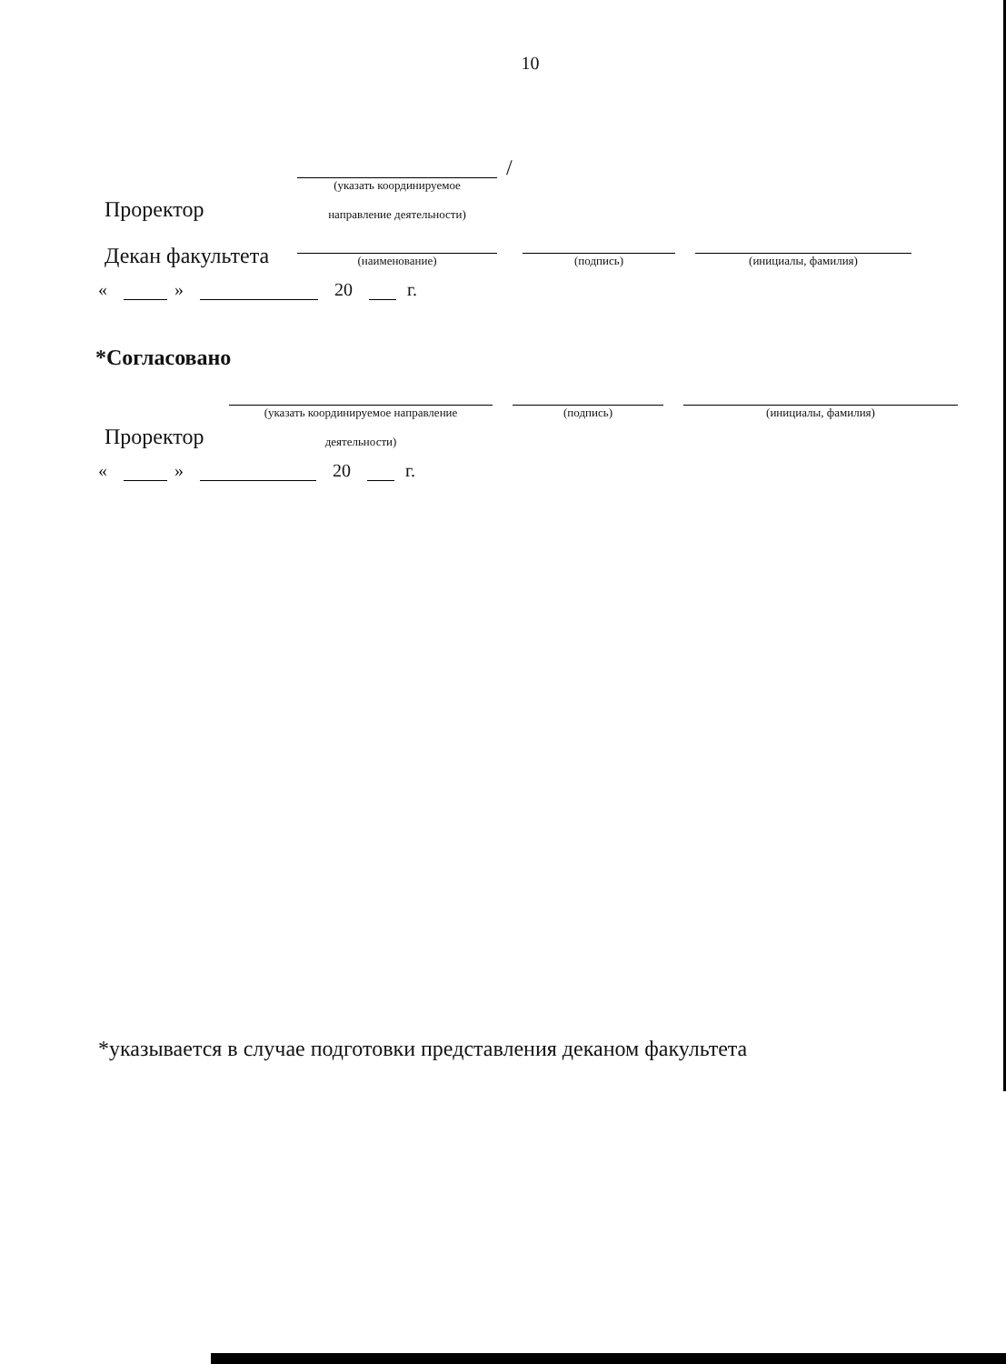10
Проректор
(указать координируемое
направление деятельности)
/
Декан факультета
(наименование)
(подпись)
(инициалы, фамилия)
« » 20 г.
*Согласовано
Проректор
(указать координируемое направление
деятельности)
(подпись)
(инициалы, фамилия)
« » 20 г.
*указывается в случае подготовки представления деканом факультета